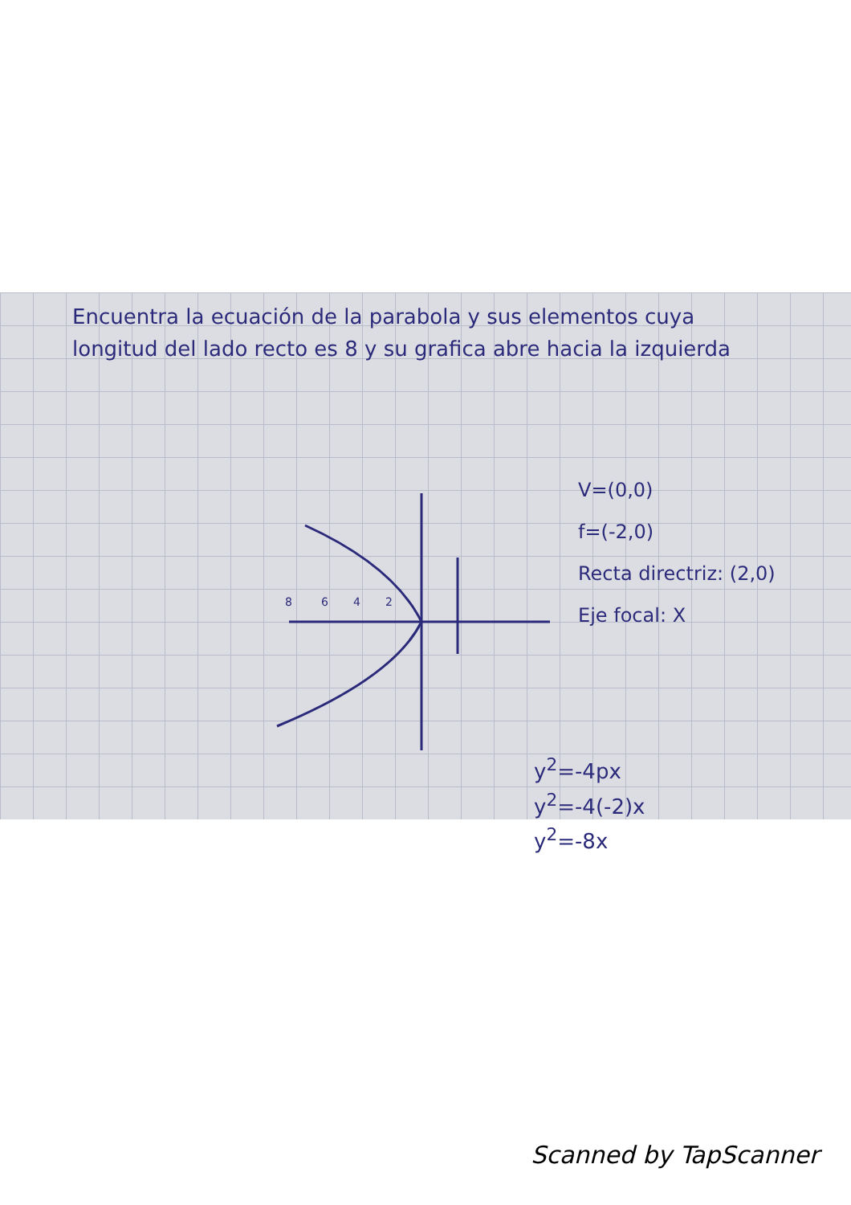Encuentra la ecuación de la parabola y sus elementos cuya longitud del lado recto es 8 y su grafica abre hacia la izquierda
8
6
4
2
V=(0,0)
f=(-2,0)
Recta directriz: (2,0)
Eje focal: X
y<sup>2</sup>=-4px
y<sup>2</sup>=-4(-2)x
y<sup>2</sup>=-8x
Scanned by TapScanner